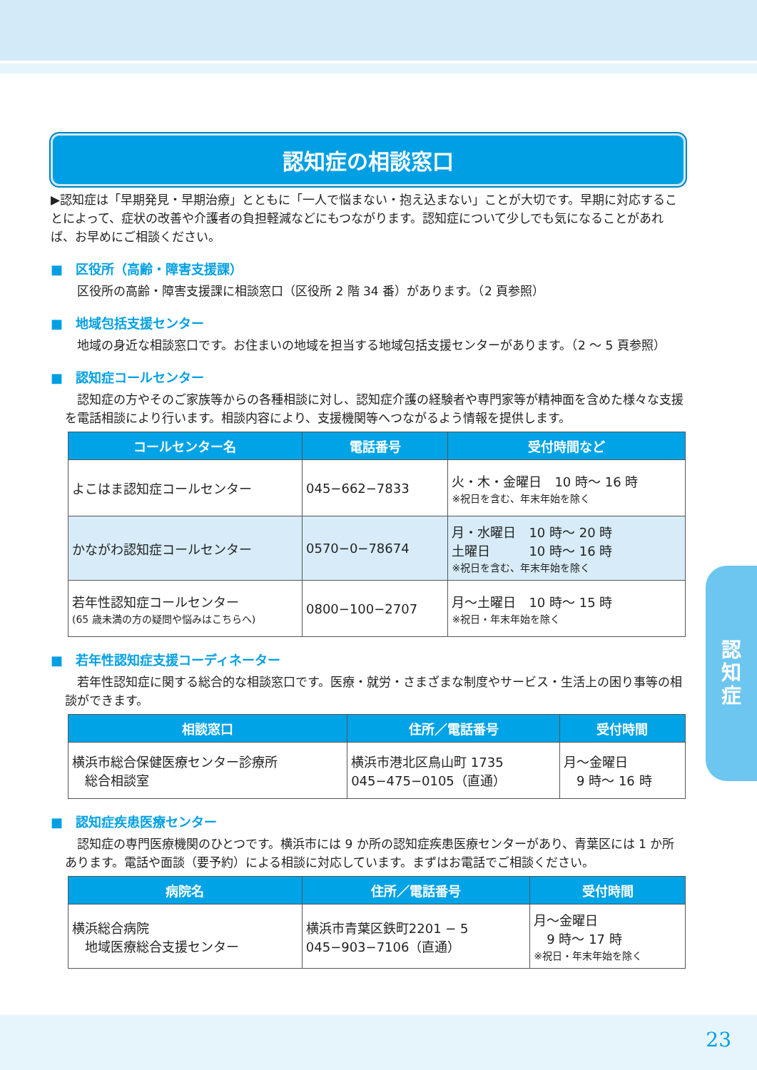認知症の相談窓口
▶認知症は「早期発見・早期治療」とともに「一人で悩まない・抱え込まない」ことが大切です。早期に対応することによって、症状の改善や介護者の負担軽減などにもつながります。認知症について少しでも気になることがあれば、お早めにご相談ください。
■　区役所（高齢・障害支援課）
　区役所の高齢・障害支援課に相談窓口（区役所 2 階 34 番）があります。（2 頁参照）
■　地域包括支援センター
　地域の身近な相談窓口です。お住まいの地域を担当する地域包括支援センターがあります。（2 ～ 5 頁参照）
■　認知症コールセンター
　認知症の方やそのご家族等からの各種相談に対し、認知症介護の経験者や専門家等が精神面を含めた様々な支援を電話相談により行います。相談内容により、支援機関等へつながるよう情報を提供します。
| コールセンター名 | 電話番号 | 受付時間など |
| --- | --- | --- |
| よこはま認知症コールセンター | 045−662−7833 | 火・木・金曜日 10 時～ 16 時 ※祝日を含む、年末年始を除く |
| かながわ認知症コールセンター | 0570−0−78674 | 月・水曜日 10 時～ 20 時 土曜日 10 時～ 16 時 ※祝日を含む、年末年始を除く |
| 若年性認知症コールセンター (65 歳未満の方の疑問や悩みはこちらへ) | 0800−100−2707 | 月～土曜日 10 時～ 15 時 ※祝日・年末年始を除く |
■　若年性認知症支援コーディネーター
　若年性認知症に関する総合的な相談窓口です。医療・就労・さまざまな制度やサービス・生活上の困り事等の相談ができます。
| 相談窓口 | 住所／電話番号 | 受付時間 |
| --- | --- | --- |
| 横浜市総合保健医療センター診療所 総合相談室 | 横浜市港北区鳥山町 1735 045−475−0105（直通） | 月～金曜日 9 時～ 16 時 |
■　認知症疾患医療センター
　認知症の専門医療機関のひとつです。横浜市には 9 か所の認知症疾患医療センターがあり、青葉区には 1 か所あります。電話や面談（要予約）による相談に対応しています。まずはお電話でご相談ください。
| 病院名 | 住所／電話番号 | 受付時間 |
| --- | --- | --- |
| 横浜総合病院 地域医療総合支援センター | 横浜市青葉区鉄町2201 − 5 045−903−7106（直通） | 月～金曜日 9 時～ 17 時 ※祝日・年末年始を除く |
認
知
症
23